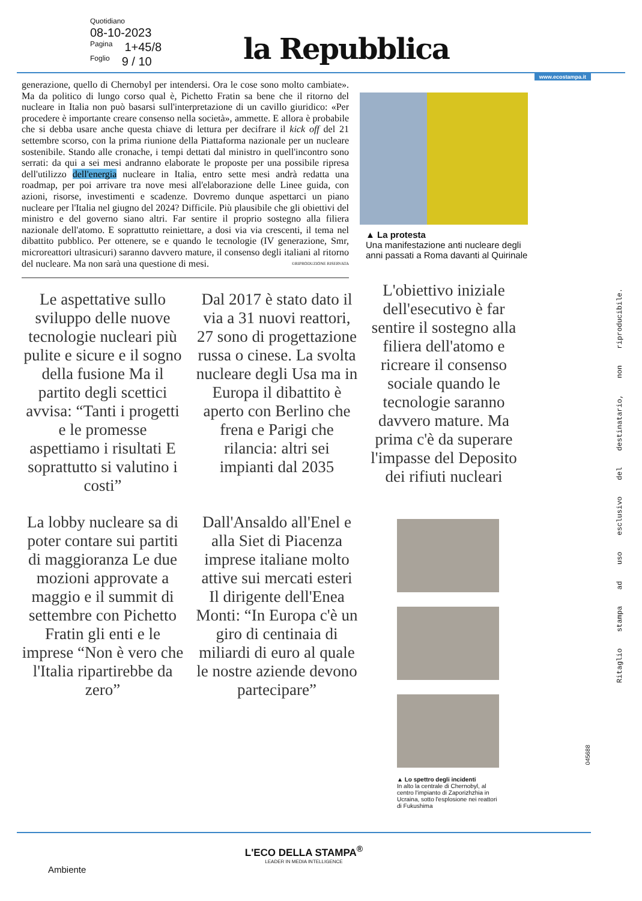Quotidiano
08-10-2023
Pagina 1+45/8
Foglio 9 / 10
la Repubblica
www.ecostampa.it
generazione, quello di Chernobyl per intendersi. Ora le cose sono molto cambiate». Ma da politico di lungo corso qual è, Pichetto Fratin sa bene che il ritorno del nucleare in Italia non può basarsi sull'interpretazione di un cavillo giuridico: «Per procedere è importante creare consenso nella società», ammette. E allora è probabile che si debba usare anche questa chiave di lettura per decifrare il kick off del 21 settembre scorso, con la prima riunione della Piattaforma nazionale per un nucleare sostenibile. Stando alle cronache, i tempi dettati dal ministro in quell'incontro sono serrati: da qui a sei mesi andranno elaborate le proposte per una possibile ripresa dell'utilizzo dell'energia nucleare in Italia, entro sette mesi andrà redatta una roadmap, per poi arrivare tra nove mesi all'elaborazione delle Linee guida, con azioni, risorse, investimenti e scadenze. Dovremo dunque aspettarci un piano nucleare per l'Italia nel giugno del 2024? Difficile. Più plausibile che gli obiettivi del ministro e del governo siano altri. Far sentire il proprio sostegno alla filiera nazionale dell'atomo. E soprattutto reiniettare, a dosi via via crescenti, il tema nel dibattito pubblico. Per ottenere, se e quando le tecnologie (IV generazione, Smr, microreattori ultrasicuri) saranno davvero mature, il consenso degli italiani al ritorno del nucleare. Ma non sarà una questione di mesi. ©RIPRODUZIONE RISERVATA
Le aspettative sullo sviluppo delle nuove tecnologie nucleari più pulite e sicure e il sogno della fusione Ma il partito degli scettici avvisa: “Tanti i progetti e le promesse aspettiamo i risultati E soprattutto si valutino i costi”
Dal 2017 è stato dato il via a 31 nuovi reattori, 27 sono di progettazione russa o cinese. La svolta nucleare degli Usa ma in Europa il dibattito è aperto con Berlino che frena e Parigi che rilancia: altri sei impianti dal 2035
La lobby nucleare sa di poter contare sui partiti di maggioranza Le due mozioni approvate a maggio e il summit di settembre con Pichetto Fratin gli enti e le imprese “Non è vero che l'Italia ripartirebbe da zero”
Dall'Ansaldo all'Enel e alla Siet di Piacenza imprese italiane molto attive sui mercati esteri Il dirigente dell'Enea Monti: “In Europa c'è un giro di centinaia di miliardi di euro al quale le nostre aziende devono partecipare”
▲ La protesta
Una manifestazione anti nucleare degli anni passati a Roma davanti al Quirinale
L'obiettivo iniziale dell'esecutivo è far sentire il sostegno alla filiera dell'atomo e ricreare il consenso sociale quando le tecnologie saranno davvero mature. Ma prima c'è da superare l'impasse del Deposito dei rifiuti nucleari
▲ Lo spettro degli incidenti
In alto la centrale di Chernobyl, al centro l'impianto di Zaporizhzhia in Ucraina, sotto l'esplosione nei reattori di Fukushima
Ritaglio stampa ad uso esclusivo del destinatario, non riproducibile.
045688
L'ECO DELLA STAMPA<sup>®</sup>
LEADER IN MEDIA INTELLIGENCE
Ambiente